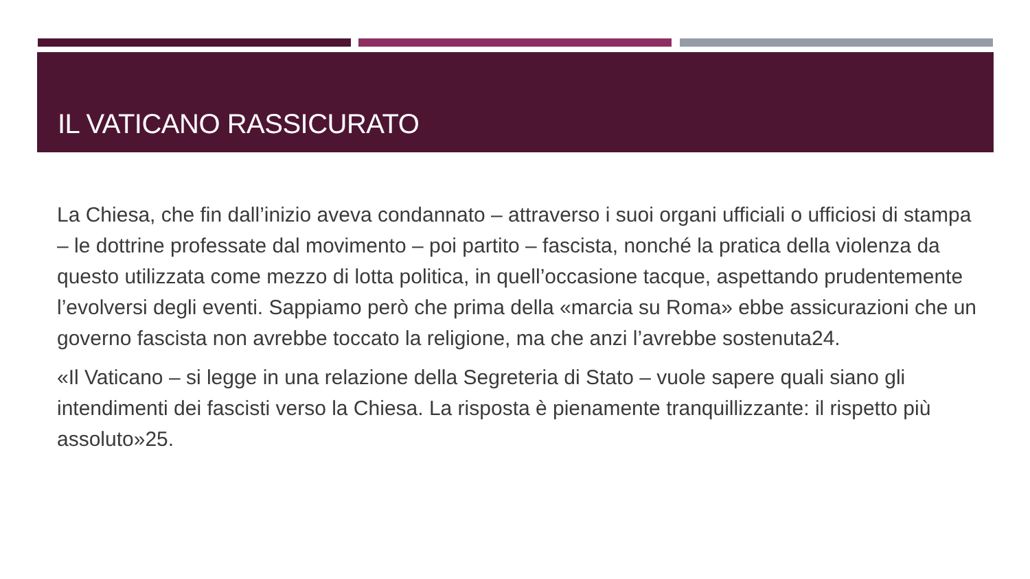IL VATICANO RASSICURATO
La Chiesa, che fin dall’inizio aveva condannato – attraverso i suoi organi ufficiali o ufficiosi di stampa – le dottrine professate dal movimento – poi partito – fascista, nonché la pratica della violenza da questo utilizzata come mezzo di lotta politica, in quell’occasione tacque, aspettando prudentemente l’evolversi degli eventi. Sappiamo però che prima della «marcia su Roma» ebbe assicurazioni che un governo fascista non avrebbe toccato la religione, ma che anzi l’avrebbe sostenuta24.
«Il Vaticano – si legge in una relazione della Segreteria di Stato – vuole sapere quali siano gli intendimenti dei fascisti verso la Chiesa. La risposta è pienamente tranquillizzante: il rispetto più assoluto»25.